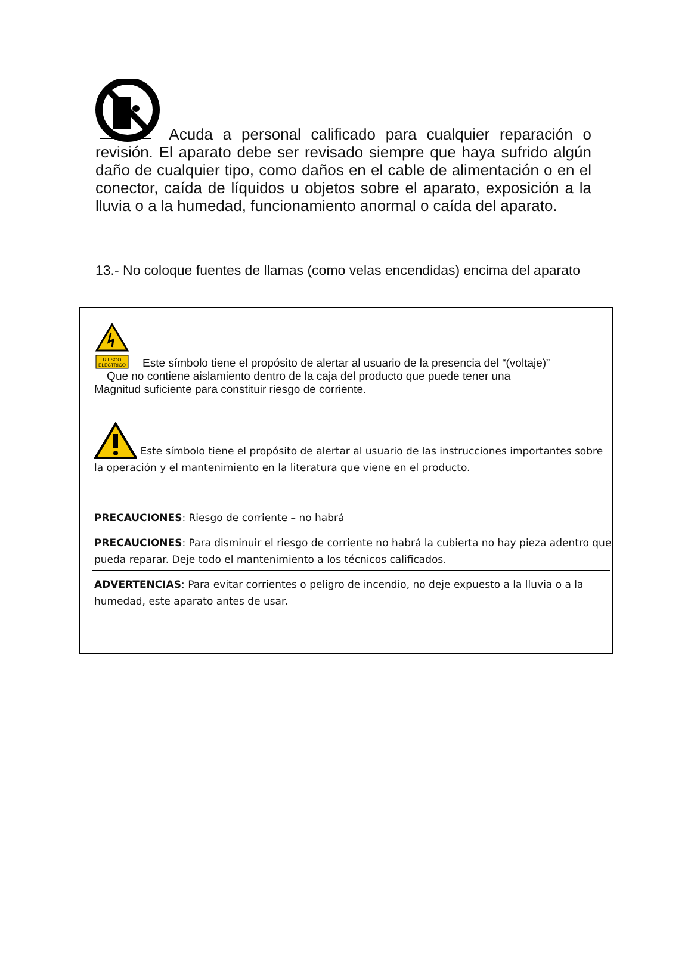Acuda a personal calificado para cualquier reparación o revisión. El aparato debe ser revisado siempre que haya sufrido algún daño de cualquier tipo, como daños en el cable de alimentación o en el conector, caída de líquidos u objetos sobre el aparato, exposición a la lluvia o a la humedad, funcionamiento anormal o caída del aparato.
13.- No coloque fuentes de llamas (como velas encendidas) encima del aparato
RIESGO
ELECTRICO
Este símbolo tiene el propósito de alertar al usuario de la presencia del “(voltaje)”
Que no contiene aislamiento dentro de la caja del producto que puede tener una
Magnitud suficiente para constituir riesgo de corriente.
Este símbolo tiene el propósito de alertar al usuario de las instrucciones importantes sobre la operación y el mantenimiento en la literatura que viene en el producto.
PRECAUCIONES: Riesgo de corriente – no habrá
PRECAUCIONES: Para disminuir el riesgo de corriente no habrá la cubierta no hay pieza adentro que pueda reparar. Deje todo el mantenimiento a los técnicos calificados.
ADVERTENCIAS: Para evitar corrientes o peligro de incendio, no deje expuesto a la lluvia o a la humedad, este aparato antes de usar.